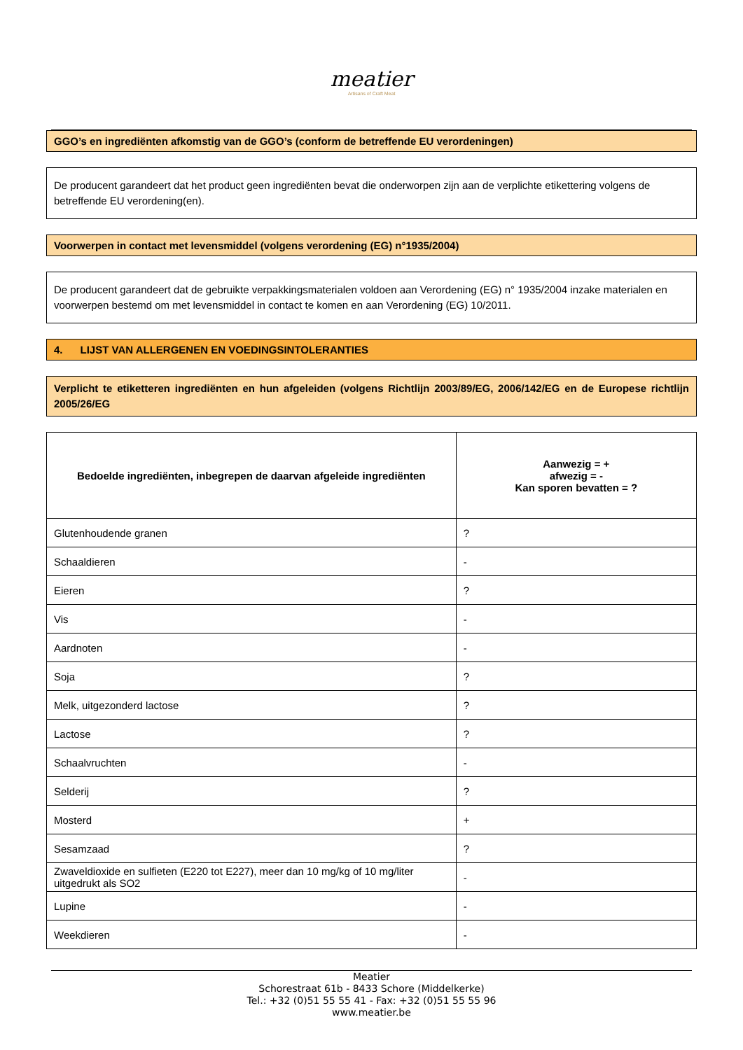meatier
Artisans of Craft Meat
GGO’s en ingrediënten afkomstig van de GGO’s (conform de betreffende EU verordeningen)
De producent garandeert dat het product geen ingrediënten bevat die onderworpen zijn aan de verplichte etikettering volgens de betreffende EU verordening(en).
Voorwerpen in contact met levensmiddel (volgens verordening (EG) n°1935/2004)
De producent garandeert dat de gebruikte verpakkingsmaterialen voldoen aan Verordening (EG) n° 1935/2004 inzake materialen en voorwerpen bestemd om met levensmiddel in contact te komen en aan Verordening (EG) 10/2011.
4. LIJST VAN ALLERGENEN EN VOEDINGSINTOLERANTIES
Verplicht te etiketteren ingrediënten en hun afgeleiden (volgens Richtlijn 2003/89/EG, 2006/142/EG en de Europese richtlijn 2005/26/EG
| Bedoelde ingrediënten, inbegrepen de daarvan afgeleide ingrediënten | Aanwezig = + afwezig = - Kan sporen bevatten = ? |
| --- | --- |
| Glutenhoudende granen | ? |
| Schaaldieren | - |
| Eieren | ? |
| Vis | - |
| Aardnoten | - |
| Soja | ? |
| Melk, uitgezonderd lactose | ? |
| Lactose | ? |
| Schaalvruchten | - |
| Selderij | ? |
| Mosterd | + |
| Sesamzaad | ? |
| Zwaveldioxide en sulfieten (E220 tot E227), meer dan 10 mg/kg of 10 mg/liter uitgedrukt als SO2 | - |
| Lupine | - |
| Weekdieren | - |
Meatier
Schorestraat 61b - 8433 Schore (Middelkerke)
Tel.: +32 (0)51 55 55 41 - Fax: +32 (0)51 55 55 96
www.meatier.be